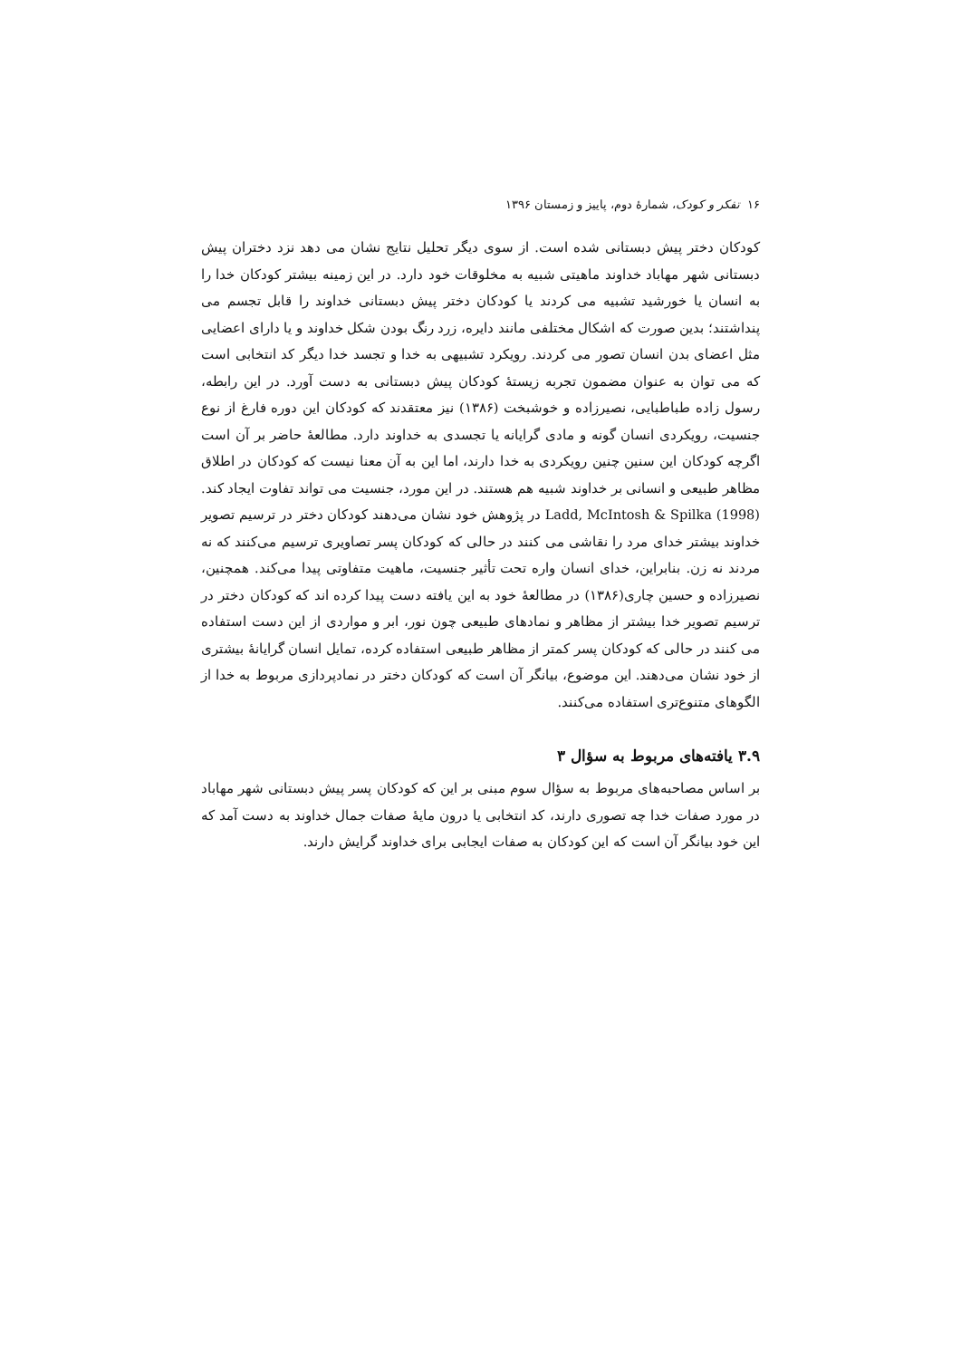۱۶ تفکر و کودک، شمارهٔ دوم، پاییز و زمستان ۱۳۹۶
کودکان دختر پیش دبستانی شده است. از سوی دیگر تحلیل نتایج نشان می دهد نزد دختران پیش دبستانی شهر مهاباد خداوند ماهیتی شبیه به مخلوقات خود دارد. در این زمینه بیشتر کودکان خدا را به انسان یا خورشید تشبیه می کردند یا کودکان دختر پیش دبستانی خداوند را قابل تجسم می پنداشتند؛ بدین صورت که اشکال مختلفی مانند دایره، زرد رنگ بودن شکل خداوند و یا دارای اعضایی مثل اعضای بدن انسان تصور می کردند. رویکرد تشبیهی به خدا و تجسد خدا دیگر کد انتخابی است که می توان به عنوان مضمون تجربه زیستهٔ کودکان پیش دبستانی به دست آورد. در این رابطه، رسول زاده طباطبایی، نصیرزاده و خوشبخت (۱۳۸۶) نیز معتقدند که کودکان این دوره فارغ از نوع جنسیت، رویکردی انسان گونه و مادی گرایانه یا تجسدی به خداوند دارد. مطالعهٔ حاضر بر آن است اگرچه کودکان این سنین چنین رویکردی به خدا دارند، اما این به آن معنا نیست که کودکان در اطلاق مظاهر طبیعی و انسانی بر خداوند شبیه هم هستند. در این مورد، جنسیت می تواند تفاوت ایجاد کند. Ladd, McIntosh & Spilka (1998) در پژوهش خود نشان می‌دهند کودکان دختر در ترسیم تصویر خداوند بیشتر خدای مرد را نقاشی می کنند در حالی که کودکان پسر تصاویری ترسیم می‌کنند که نه مردند نه زن. بنابراین، خدای انسان واره تحت تأثیر جنسیت، ماهیت متفاوتی پیدا می‌کند. همچنین، نصیرزاده و حسین چاری(۱۳۸۶) در مطالعهٔ خود به این یافته دست پیدا کرده اند که کودکان دختر در ترسیم تصویر خدا بیشتر از مظاهر و نمادهای طبیعی چون نور، ابر و مواردی از این دست استفاده می کنند در حالی که کودکان پسر کمتر از مظاهر طبیعی استفاده کرده، تمایل انسان گرایانهٔ بیشتری از خود نشان می‌دهند. این موضوع، بیانگر آن است که کودکان دختر در نمادپردازی مربوط به خدا از الگوهای متنوع‌تری استفاده می‌کنند.
۳.۹ یافته‌های مربوط به سؤال ۳
بر اساس مصاحبه‌های مربوط به سؤال سوم مبنی بر این که کودکان پسر پیش دبستانی شهر مهاباد در مورد صفات خدا چه تصوری دارند، کد انتخابی یا درون مایهٔ صفات جمال خداوند به دست آمد که این خود بیانگر آن است که این کودکان به صفات ایجابی برای خداوند گرایش دارند.